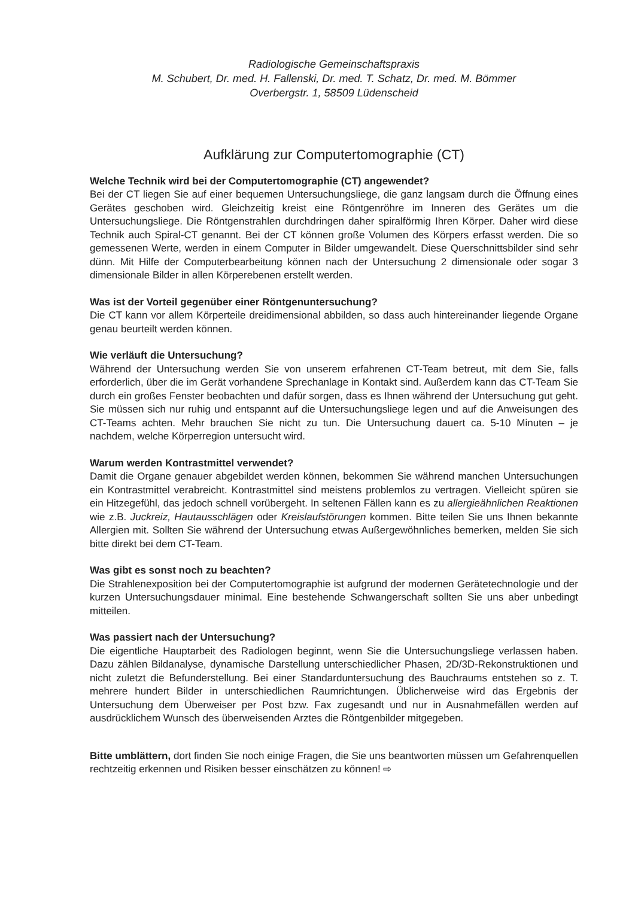Radiologische Gemeinschaftspraxis
M. Schubert, Dr. med. H. Fallenski, Dr. med. T. Schatz, Dr. med. M. Bömmer
Overbergstr. 1, 58509 Lüdenscheid
Aufklärung zur Computertomographie (CT)
Welche Technik wird bei der Computertomographie (CT) angewendet?
Bei der CT liegen Sie auf einer bequemen Untersuchungsliege, die ganz langsam durch die Öffnung eines Gerätes geschoben wird. Gleichzeitig kreist eine Röntgenröhre im Inneren des Gerätes um die Untersuchungsliege. Die Röntgenstrahlen durchdringen daher spiralförmig Ihren Körper. Daher wird diese Technik auch Spiral-CT genannt. Bei der CT können große Volumen des Körpers erfasst werden. Die so gemessenen Werte, werden in einem Computer in Bilder umgewandelt. Diese Querschnittsbilder sind sehr dünn. Mit Hilfe der Computerbearbeitung können nach der Untersuchung 2 dimensionale oder sogar 3 dimensionale Bilder in allen Körperebenen erstellt werden.
Was ist der Vorteil gegenüber einer Röntgenuntersuchung?
Die CT kann vor allem Körperteile dreidimensional abbilden, so dass auch hintereinander liegende Organe genau beurteilt werden können.
Wie verläuft die Untersuchung?
Während der Untersuchung werden Sie von unserem erfahrenen CT-Team betreut, mit dem Sie, falls erforderlich, über die im Gerät vorhandene Sprechanlage in Kontakt sind. Außerdem kann das CT-Team Sie durch ein großes Fenster beobachten und dafür sorgen, dass es Ihnen während der Untersuchung gut geht. Sie müssen sich nur ruhig und entspannt auf die Untersuchungsliege legen und auf die Anweisungen des CT-Teams achten. Mehr brauchen Sie nicht zu tun. Die Untersuchung dauert ca. 5-10 Minuten – je nachdem, welche Körperregion untersucht wird.
Warum werden Kontrastmittel verwendet?
Damit die Organe genauer abgebildet werden können, bekommen Sie während manchen Untersuchungen ein Kontrastmittel verabreicht. Kontrastmittel sind meistens problemlos zu vertragen. Vielleicht spüren sie ein Hitzegefühl, das jedoch schnell vorübergeht. In seltenen Fällen kann es zu allergieähnlichen Reaktionen wie z.B. Juckreiz, Hautausschlägen oder Kreislaufstörungen kommen. Bitte teilen Sie uns Ihnen bekannte Allergien mit. Sollten Sie während der Untersuchung etwas Außergewöhnliches bemerken, melden Sie sich bitte direkt bei dem CT-Team.
Was gibt es sonst noch zu beachten?
Die Strahlenexposition bei der Computertomographie ist aufgrund der modernen Gerätetechnologie und der kurzen Untersuchungsdauer minimal. Eine bestehende Schwangerschaft sollten Sie uns aber unbedingt mitteilen.
Was passiert nach der Untersuchung?
Die eigentliche Hauptarbeit des Radiologen beginnt, wenn Sie die Untersuchungsliege verlassen haben. Dazu zählen Bildanalyse, dynamische Darstellung unterschiedlicher Phasen, 2D/3D-Rekonstruktionen und nicht zuletzt die Befunderstellung. Bei einer Standarduntersuchung des Bauchraums entstehen so z. T. mehrere hundert Bilder in unterschiedlichen Raumrichtungen. Üblicherweise wird das Ergebnis der Untersuchung dem Überweiser per Post bzw. Fax zugesandt und nur in Ausnahmefällen werden auf ausdrücklichem Wunsch des überweisenden Arztes die Röntgenbilder mitgegeben.
Bitte umblättern, dort finden Sie noch einige Fragen, die Sie uns beantworten müssen um Gefahrenquellen rechtzeitig erkennen und Risiken besser einschätzen zu können! ⇨